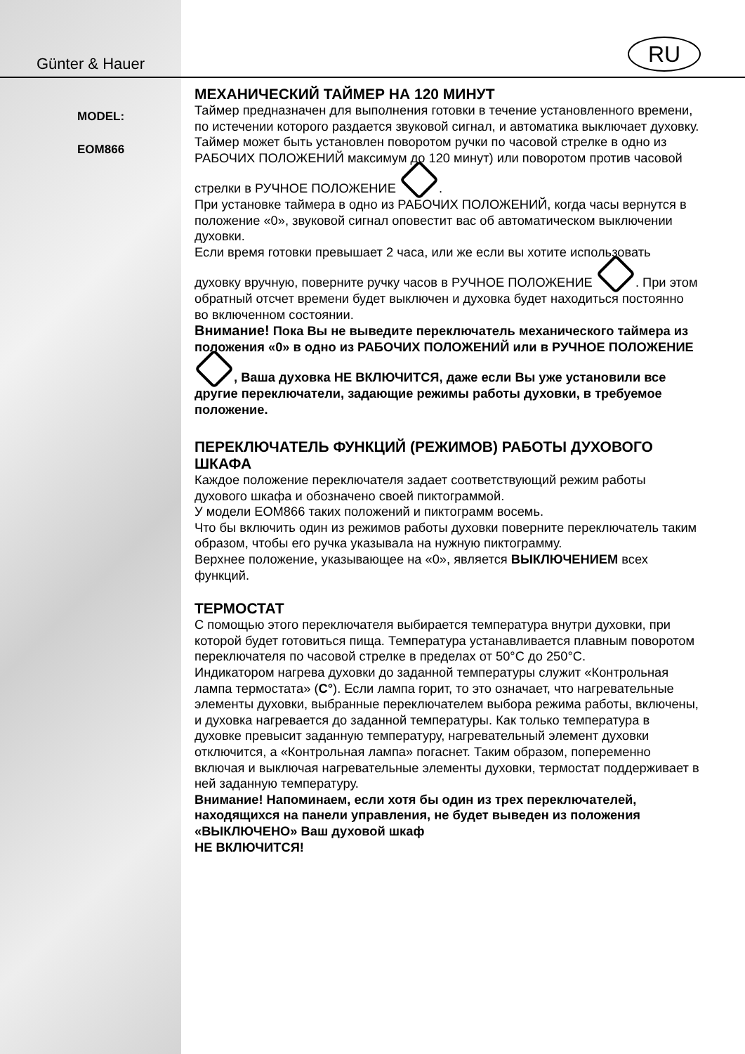Günter & Hauer
MODEL:
EOM866
RU
МЕХАНИЧЕСКИЙ ТАЙМЕР НА 120 МИНУТ
Таймер предназначен для выполнения готовки в течение установленного времени, по истечении которого раздается звуковой сигнал, и автоматика выключает духовку. Таймер может быть установлен поворотом ручки по часовой стрелке в одно из РАБОЧИХ ПОЛОЖЕНИЙ максимум до 120 минут) или поворотом против часовой стрелки в РУЧНОЕ ПОЛОЖЕНИЕ .
При установке таймера в одно из РАБОЧИХ ПОЛОЖЕНИЙ, когда часы вернутся в положение «0», звуковой сигнал оповестит вас об автоматическом выключении духовки.
Если время готовки превышает 2 часа, или же если вы хотите использовать духовку вручную, поверните ручку часов в РУЧНОЕ ПОЛОЖЕНИЕ . При этом обратный отсчет времени будет выключен и духовка будет находиться постоянно во включенном состоянии.
Внимание! Пока Вы не выведите переключатель механического таймера из положения «0» в одно из РАБОЧИХ ПОЛОЖЕНИЙ или в РУЧНОЕ ПОЛОЖЕНИЕ , Ваша духовка НЕ ВКЛЮЧИТСЯ, даже если Вы уже установили все другие переключатели, задающие режимы работы духовки, в требуемое положение.
ПЕРЕКЛЮЧАТЕЛЬ ФУНКЦИЙ (РЕЖИМОВ) РАБОТЫ ДУХОВОГО ШКАФА
Каждое положение переключателя задает соответствующий режим работы духового шкафа и обозначено своей пиктограммой.
У модели EOM866 таких положений и пиктограмм восемь.
Что бы включить один из режимов работы духовки поверните переключатель таким образом, чтобы его ручка указывала на нужную пиктограмму.
Верхнее положение, указывающее на «0», является ВЫКЛЮЧЕНИЕМ всех функций.
ТЕРМОСТАТ
С помощью этого переключателя выбирается температура внутри духовки, при которой будет готовиться пища. Температура устанавливается плавным поворотом переключателя по часовой стрелке в пределах от 50°C до 250°C.
Индикатором нагрева духовки до заданной температуры служит «Контрольная лампа термостата» (C°). Если лампа горит, то это означает, что нагревательные элементы духовки, выбранные переключателем выбора режима работы, включены, и духовка нагревается до заданной температуры. Как только температура в духовке превысит заданную температуру, нагревательный элемент духовки отключится, а «Контрольная лампа» погаснет. Таким образом, попеременно включая и выключая нагревательные элементы духовки, термостат поддерживает в ней заданную температуру.
Внимание! Напоминаем, если хотя бы один из трех переключателей, находящихся на панели управления, не будет выведен из положения «ВЫКЛЮЧЕНО» Ваш духовой шкаф
НЕ ВКЛЮЧИТСЯ!